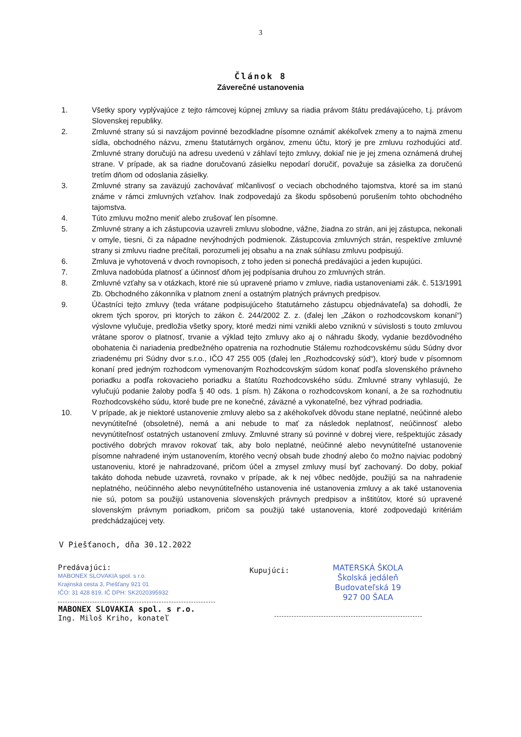3
Článok 8
Záverečné ustanovenia
1. Všetky spory vyplývajúce z tejto rámcovej kúpnej zmluvy sa riadia právom štátu predávajúceho, t.j. právom Slovenskej republiky.
2. Zmluvné strany sú si navzájom povinné bezodkladne písomne oznámiť akékoľvek zmeny a to najmä zmenu sídla, obchodného názvu, zmenu štatutárnych orgánov, zmenu účtu, ktorý je pre zmluvu rozhodujúci atď. Zmluvné strany doručujú na adresu uvedenú v záhlaví tejto zmluvy, dokiaľ nie je jej zmena oznámená druhej strane. V prípade, ak sa riadne doručovanú zásielku nepodarí doručiť, považuje sa zásielka za doručenú tretím dňom od odoslania zásielky.
3. Zmluvné strany sa zaväzujú zachovávať mlčanlivosť o veciach obchodného tajomstva, ktoré sa im stanú známe v rámci zmluvných vzťahov. Inak zodpovedajú za škodu spôsobenú porušením tohto obchodného tajomstva.
4. Túto zmluvu možno meniť alebo zrušovať len písomne.
5. Zmluvné strany a ich zástupcovia uzavreli zmluvu slobodne, vážne, žiadna zo strán, ani jej zástupca, nekonali v omyle, tiesni, či za nápadne nevýhodných podmienok. Zástupcovia zmluvných strán, respektíve zmluvné strany si zmluvu riadne prečítali, porozumeli jej obsahu a na znak súhlasu zmluvu podpisujú.
6. Zmluva je vyhotovená v dvoch rovnopisoch, z toho jeden si ponechá predávajúci a jeden kupujúci.
7. Zmluva nadobúda platnosť a účinnosť dňom jej podpísania druhou zo zmluvných strán.
8. Zmluvné vzťahy sa v otázkach, ktoré nie sú upravené priamo v zmluve, riadia ustanoveniami zák. č. 513/1991 Zb. Obchodného zákonníka v platnom znení a ostatným platných právnych predpisov.
9. Účastníci tejto zmluvy (teda vrátane podpisujúceho štatutárneho zástupcu objednávateľa) sa dohodli, že okrem tých sporov, pri ktorých to zákon č. 244/2002 Z. z. (ďalej len „Zákon o rozhodcovskom konaní“) výslovne vylučuje, predložia všetky spory, ktoré medzi nimi vznikli alebo vzniknú v súvislosti s touto zmluvou vrátane sporov o platnosť, trvanie a výklad tejto zmluvy ako aj o náhradu škody, vydanie bezdôvodného obohatenia či nariadenia predbežného opatrenia na rozhodnutie Stálemu rozhodcovskému súdu Súdny dvor zriadenému pri Súdny dvor s.r.o., IČO 47 255 005 (ďalej len „Rozhodcovský súd“), ktorý bude v písomnom konaní pred jedným rozhodcom vymenovaným Rozhodcovským súdom konať podľa slovenského právneho poriadku a podľa rokovacieho poriadku a štatútu Rozhodcovského súdu. Zmluvné strany vyhlasujú, že vylučujú podanie žaloby podľa § 40 ods. 1 písm. h) Zákona o rozhodcovskom konaní, a že sa rozhodnutiu Rozhodcovského súdu, ktoré bude pre ne konečné, záväzné a vykonateľné, bez výhrad podriadia.
10. V prípade, ak je niektoré ustanovenie zmluvy alebo sa z akéhokoľvek dôvodu stane neplatné, neúčinné alebo nevynútiteľné (obsoletné), nemá a ani nebude to mať za následok neplatnosť, neúčinnosť alebo nevynútiteľnosť ostatných ustanovení zmluvy. Zmluvné strany sú povinné v dobrej viere, rešpektujúc zásady poctivého dobrých mravov rokovať tak, aby bolo neplatné, neúčinné alebo nevynútiteľné ustanovenie písomne nahradené iným ustanovením, ktorého vecný obsah bude zhodný alebo čo možno najviac podobný ustanoveniu, ktoré je nahradzované, pričom účel a zmysel zmluvy musí byť zachovaný. Do doby, pokiaľ takáto dohoda nebude uzavretá, rovnako v prípade, ak k nej vôbec nedôjde, použijú sa na nahradenie neplatného, neúčinného alebo nevynútiteľného ustanovenia iné ustanovenia zmluvy a ak také ustanovenia nie sú, potom sa použijú ustanovenia slovenských právnych predpisov a inštitútov, ktoré sú upravené slovenským právnym poriadkom, pričom sa použijú také ustanovenia, ktoré zodpovedajú kritériám predchádzajúcej vety.
V Piešťanoch, dňa 30.12.2022
Predávajúci:
MABONEX SLOVAKIA spol. s r.o.
Krajinská cesta 3, Piešťany 921 01
IČO: 31 428 819, IČ DPH: SK2020395932
MABONEX SLOVAKIA spol. s r.o.
Ing. Miloš Kriho, konateľ
Kupujúci:
MATERSKÁ ŠKOLA
Školská jedáleň
Budovateľská 19
927 00 ŠAĽA